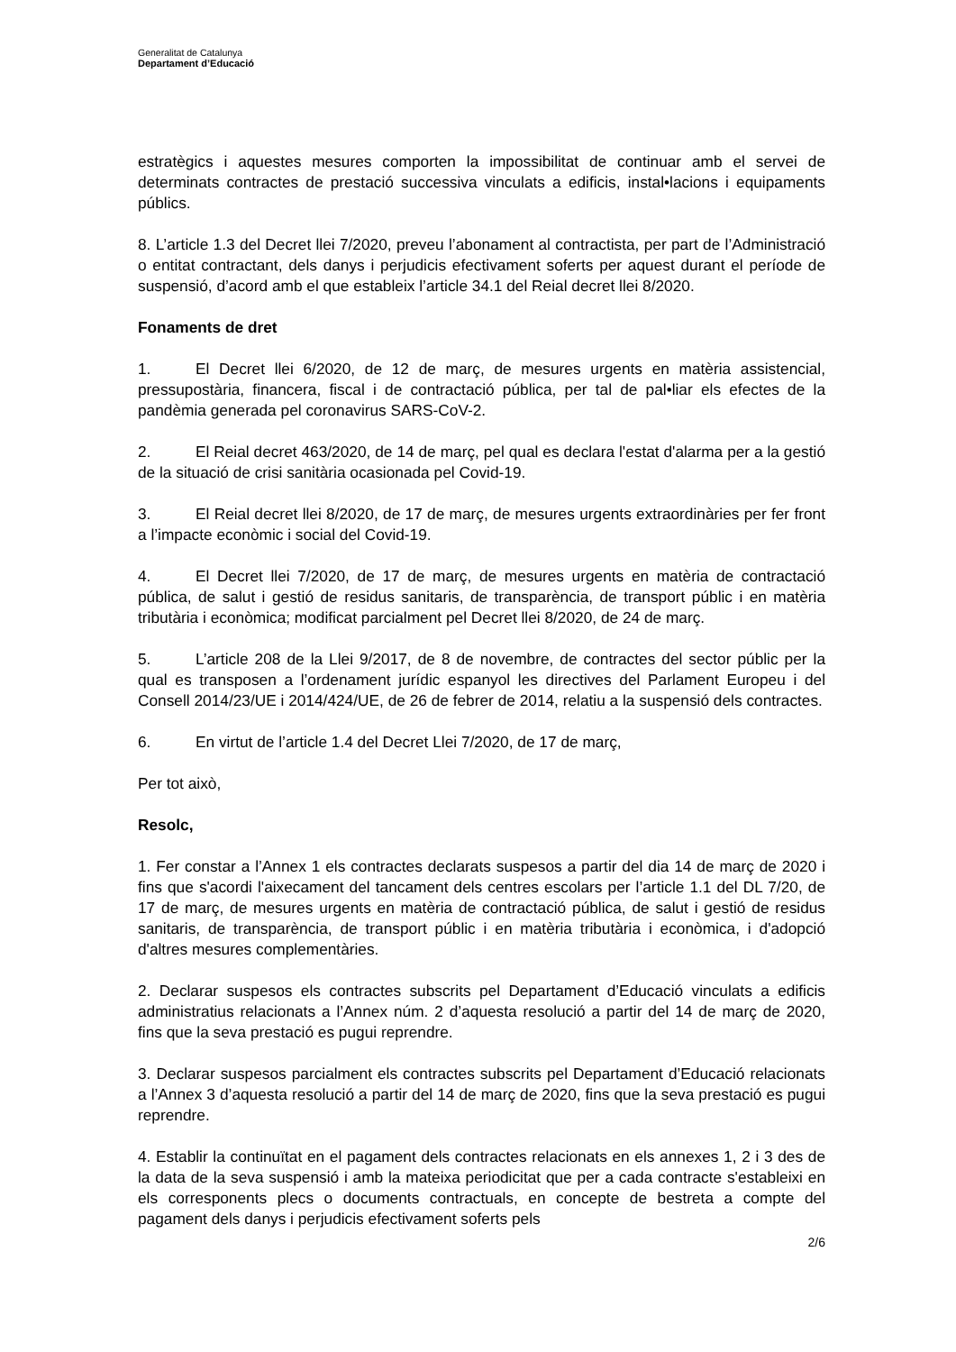Generalitat de Catalunya
Departament d’Educació
estratègics i aquestes mesures comporten la impossibilitat de continuar amb el servei de determinats contractes de prestació successiva vinculats a edificis, instal•lacions i equipaments públics.
8. L’article 1.3 del Decret llei 7/2020, preveu l’abonament al contractista, per part de l’Administració o entitat contractant, dels danys i perjudicis efectivament soferts per aquest durant el període de suspensió, d’acord amb el que estableix l’article 34.1 del Reial decret llei 8/2020.
Fonaments de dret
1. El Decret llei 6/2020, de 12 de març, de mesures urgents en matèria assistencial, pressupostària, financera, fiscal i de contractació pública, per tal de pal•liar els efectes de la pandèmia generada pel coronavirus SARS-CoV-2.
2. El Reial decret 463/2020, de 14 de març, pel qual es declara l'estat d'alarma per a la gestió de la situació de crisi sanitària ocasionada pel Covid-19.
3. El Reial decret llei 8/2020, de 17 de març, de mesures urgents extraordinàries per fer front a l’impacte econòmic i social del Covid-19.
4. El Decret llei 7/2020, de 17 de març, de mesures urgents en matèria de contractació pública, de salut i gestió de residus sanitaris, de transparència, de transport públic i en matèria tributària i econòmica; modificat parcialment pel Decret llei 8/2020, de 24 de març.
5. L’article 208 de la Llei 9/2017, de 8 de novembre, de contractes del sector públic per la qual es transposen a l’ordenament jurídic espanyol les directives del Parlament Europeu i del Consell 2014/23/UE i 2014/424/UE, de 26 de febrer de 2014, relatiu a la suspensió dels contractes.
6. En virtut de l’article 1.4 del Decret Llei 7/2020, de 17 de març,
Per tot això,
Resolc,
1. Fer constar a l’Annex 1 els contractes declarats suspesos a partir del dia 14 de març de 2020 i fins que s'acordi l'aixecament del tancament dels centres escolars per l’article 1.1 del DL 7/20, de 17 de març, de mesures urgents en matèria de contractació pública, de salut i gestió de residus sanitaris, de transparència, de transport públic i en matèria tributària i econòmica, i d'adopció d'altres mesures complementàries.
2. Declarar suspesos els contractes subscrits pel Departament d’Educació vinculats a edificis administratius relacionats a l’Annex núm. 2 d’aquesta resolució a partir del 14 de març de 2020, fins que la seva prestació es pugui reprendre.
3. Declarar suspesos parcialment els contractes subscrits pel Departament d’Educació relacionats a l’Annex 3 d’aquesta resolució a partir del 14 de març de 2020, fins que la seva prestació es pugui reprendre.
4. Establir la continuïtat en el pagament dels contractes relacionats en els annexes 1, 2 i 3 des de la data de la seva suspensió i amb la mateixa periodicitat que per a cada contracte s'estableixi en els corresponents plecs o documents contractuals, en concepte de bestreta a compte del pagament dels danys i perjudicis efectivament soferts pels
2/6